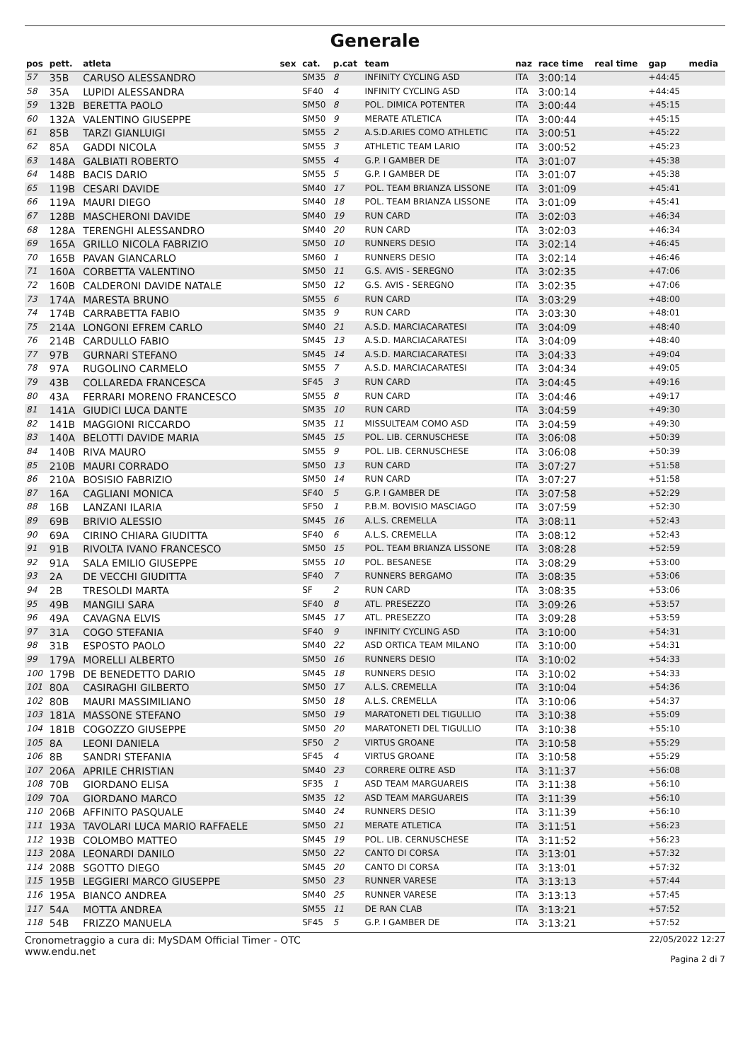Generale
| pos | pett. | atleta | sex | cat. | p.cat | team | naz | race time | real time | gap | media |
| --- | --- | --- | --- | --- | --- | --- | --- | --- | --- | --- | --- |
| 57 | 35B | CARUSO ALESSANDRO | | SM35 | 8 | INFINITY CYCLING ASD | ITA | 3:00:14 | | +44:45 | |
| 58 | 35A | LUPIDI ALESSANDRA | | SF40 | 4 | INFINITY CYCLING ASD | ITA | 3:00:14 | | +44:45 | |
| 59 | 132B | BERETTA PAOLO | | SM50 | 8 | POL. DIMICA POTENTER | ITA | 3:00:44 | | +45:15 | |
| 60 | 132A | VALENTINO GIUSEPPE | | SM50 | 9 | MERATE ATLETICA | ITA | 3:00:44 | | +45:15 | |
| 61 | 85B | TARZI GIANLUIGI | | SM55 | 2 | A.S.D.ARIES COMO ATHLETIC | ITA | 3:00:51 | | +45:22 | |
| 62 | 85A | GADDI NICOLA | | SM55 | 3 | ATHLETIC TEAM LARIO | ITA | 3:00:52 | | +45:23 | |
| 63 | 148A | GALBIATI ROBERTO | | SM55 | 4 | G.P. I GAMBER DE | ITA | 3:01:07 | | +45:38 | |
| 64 | 148B | BACIS DARIO | | SM55 | 5 | G.P. I GAMBER DE | ITA | 3:01:07 | | +45:38 | |
| 65 | 119B | CESARI DAVIDE | | SM40 | 17 | POL. TEAM BRIANZA LISSONE | ITA | 3:01:09 | | +45:41 | |
| 66 | 119A | MAURI DIEGO | | SM40 | 18 | POL. TEAM BRIANZA LISSONE | ITA | 3:01:09 | | +45:41 | |
| 67 | 128B | MASCHERONI DAVIDE | | SM40 | 19 | RUN CARD | ITA | 3:02:03 | | +46:34 | |
| 68 | 128A | TERENGHI ALESSANDRO | | SM40 | 20 | RUN CARD | ITA | 3:02:03 | | +46:34 | |
| 69 | 165A | GRILLO NICOLA FABRIZIO | | SM50 | 10 | RUNNERS DESIO | ITA | 3:02:14 | | +46:45 | |
| 70 | 165B | PAVAN GIANCARLO | | SM60 | 1 | RUNNERS DESIO | ITA | 3:02:14 | | +46:46 | |
| 71 | 160A | CORBETTA VALENTINO | | SM50 | 11 | G.S. AVIS - SEREGNO | ITA | 3:02:35 | | +47:06 | |
| 72 | 160B | CALDERONI DAVIDE NATALE | | SM50 | 12 | G.S. AVIS - SEREGNO | ITA | 3:02:35 | | +47:06 | |
| 73 | 174A | MARESTA BRUNO | | SM55 | 6 | RUN CARD | ITA | 3:03:29 | | +48:00 | |
| 74 | 174B | CARRABETTA FABIO | | SM35 | 9 | RUN CARD | ITA | 3:03:30 | | +48:01 | |
| 75 | 214A | LONGONI EFREM CARLO | | SM40 | 21 | A.S.D. MARCIACARATESI | ITA | 3:04:09 | | +48:40 | |
| 76 | 214B | CARDULLO FABIO | | SM45 | 13 | A.S.D. MARCIACARATESI | ITA | 3:04:09 | | +48:40 | |
| 77 | 97B | GURNARI STEFANO | | SM45 | 14 | A.S.D. MARCIACARATESI | ITA | 3:04:33 | | +49:04 | |
| 78 | 97A | RUGOLINO CARMELO | | SM55 | 7 | A.S.D. MARCIACARATESI | ITA | 3:04:34 | | +49:05 | |
| 79 | 43B | COLLAREDA FRANCESCA | | SF45 | 3 | RUN CARD | ITA | 3:04:45 | | +49:16 | |
| 80 | 43A | FERRARI MORENO FRANCESCO | | SM55 | 8 | RUN CARD | ITA | 3:04:46 | | +49:17 | |
| 81 | 141A | GIUDICI LUCA DANTE | | SM35 | 10 | RUN CARD | ITA | 3:04:59 | | +49:30 | |
| 82 | 141B | MAGGIONI RICCARDO | | SM35 | 11 | MISSULTEAM COMO ASD | ITA | 3:04:59 | | +49:30 | |
| 83 | 140A | BELOTTI DAVIDE MARIA | | SM45 | 15 | POL. LIB. CERNUSCHESE | ITA | 3:06:08 | | +50:39 | |
| 84 | 140B | RIVA MAURO | | SM55 | 9 | POL. LIB. CERNUSCHESE | ITA | 3:06:08 | | +50:39 | |
| 85 | 210B | MAURI CORRADO | | SM50 | 13 | RUN CARD | ITA | 3:07:27 | | +51:58 | |
| 86 | 210A | BOSISIO FABRIZIO | | SM50 | 14 | RUN CARD | ITA | 3:07:27 | | +51:58 | |
| 87 | 16A | CAGLIANI MONICA | | SF40 | 5 | G.P. I GAMBER DE | ITA | 3:07:58 | | +52:29 | |
| 88 | 16B | LANZANI ILARIA | | SF50 | 1 | P.B.M. BOVISIO MASCIAGO | ITA | 3:07:59 | | +52:30 | |
| 89 | 69B | BRIVIO ALESSIO | | SM45 | 16 | A.L.S. CREMELLA | ITA | 3:08:11 | | +52:43 | |
| 90 | 69A | CIRINO CHIARA GIUDITTA | | SF40 | 6 | A.L.S. CREMELLA | ITA | 3:08:12 | | +52:43 | |
| 91 | 91B | RIVOLTA IVANO FRANCESCO | | SM50 | 15 | POL. TEAM BRIANZA LISSONE | ITA | 3:08:28 | | +52:59 | |
| 92 | 91A | SALA EMILIO GIUSEPPE | | SM55 | 10 | POL. BESANESE | ITA | 3:08:29 | | +53:00 | |
| 93 | 2A | DE VECCHI GIUDITTA | | SF40 | 7 | RUNNERS BERGAMO | ITA | 3:08:35 | | +53:06 | |
| 94 | 2B | TRESOLDI MARTA | | SF | 2 | RUN CARD | ITA | 3:08:35 | | +53:06 | |
| 95 | 49B | MANGILI SARA | | SF40 | 8 | ATL. PRESEZZO | ITA | 3:09:26 | | +53:57 | |
| 96 | 49A | CAVAGNA ELVIS | | SM45 | 17 | ATL. PRESEZZO | ITA | 3:09:28 | | +53:59 | |
| 97 | 31A | COGO STEFANIA | | SF40 | 9 | INFINITY CYCLING ASD | ITA | 3:10:00 | | +54:31 | |
| 98 | 31B | ESPOSTO PAOLO | | SM40 | 22 | ASD ORTICA TEAM MILANO | ITA | 3:10:00 | | +54:31 | |
| 99 | 179A | MORELLI ALBERTO | | SM50 | 16 | RUNNERS DESIO | ITA | 3:10:02 | | +54:33 | |
| 100 | 179B | DE BENEDETTO DARIO | | SM45 | 18 | RUNNERS DESIO | ITA | 3:10:02 | | +54:33 | |
| 101 | 80A | CASIRAGHI GILBERTO | | SM50 | 17 | A.L.S. CREMELLA | ITA | 3:10:04 | | +54:36 | |
| 102 | 80B | MAURI MASSIMILIANO | | SM50 | 18 | A.L.S. CREMELLA | ITA | 3:10:06 | | +54:37 | |
| 103 | 181A | MASSONE STEFANO | | SM50 | 19 | MARATONETI DEL TIGULLIO | ITA | 3:10:38 | | +55:09 | |
| 104 | 181B | COGOZZO GIUSEPPE | | SM50 | 20 | MARATONETI DEL TIGULLIO | ITA | 3:10:38 | | +55:10 | |
| 105 | 8A | LEONI DANIELA | | SF50 | 2 | VIRTUS GROANE | ITA | 3:10:58 | | +55:29 | |
| 106 | 8B | SANDRI STEFANIA | | SF45 | 4 | VIRTUS GROANE | ITA | 3:10:58 | | +55:29 | |
| 107 | 206A | APRILE CHRISTIAN | | SM40 | 23 | CORRERE OLTRE ASD | ITA | 3:11:37 | | +56:08 | |
| 108 | 70B | GIORDANO ELISA | | SF35 | 1 | ASD TEAM MARGUAREIS | ITA | 3:11:38 | | +56:10 | |
| 109 | 70A | GIORDANO MARCO | | SM35 | 12 | ASD TEAM MARGUAREIS | ITA | 3:11:39 | | +56:10 | |
| 110 | 206B | AFFINITO PASQUALE | | SM40 | 24 | RUNNERS DESIO | ITA | 3:11:39 | | +56:10 | |
| 111 | 193A | TAVOLARI LUCA MARIO RAFFAELE | | SM50 | 21 | MERATE ATLETICA | ITA | 3:11:51 | | +56:23 | |
| 112 | 193B | COLOMBO MATTEO | | SM45 | 19 | POL. LIB. CERNUSCHESE | ITA | 3:11:52 | | +56:23 | |
| 113 | 208A | LEONARDI DANILO | | SM50 | 22 | CANTO DI CORSA | ITA | 3:13:01 | | +57:32 | |
| 114 | 208B | SGOTTO DIEGO | | SM45 | 20 | CANTO DI CORSA | ITA | 3:13:01 | | +57:32 | |
| 115 | 195B | LEGGIERI MARCO GIUSEPPE | | SM50 | 23 | RUNNER VARESE | ITA | 3:13:13 | | +57:44 | |
| 116 | 195A | BIANCO ANDREA | | SM40 | 25 | RUNNER VARESE | ITA | 3:13:13 | | +57:45 | |
| 117 | 54A | MOTTA ANDREA | | SM55 | 11 | DE RAN CLAB | ITA | 3:13:21 | | +57:52 | |
| 118 | 54B | FRIZZO MANUELA | | SF45 | 5 | G.P. I GAMBER DE | ITA | 3:13:21 | | +57:52 | |
Cronometraggio a cura di: MySDAM Official Timer - OTC
www.endu.net
22/05/2022 12:27
Pagina 2 di 7